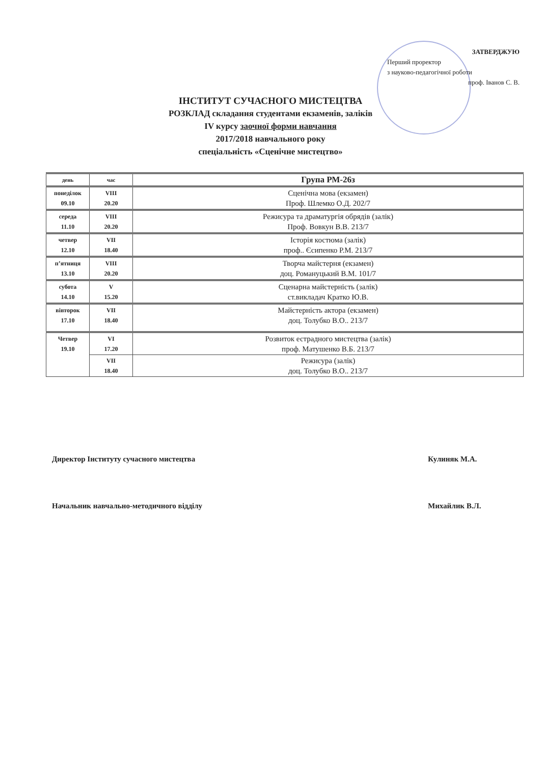ЗАТВЕРДЖУЮ
Перший проректор
з науково-педагогічної роботи
проф. Іванов С. В.
ІНСТИТУТ СУЧАСНОГО МИСТЕЦТВА
РОЗКЛАД складання студентами екзаменів, заліків
IV курсу заочної форми навчання
2017/2018 навчального року
спеціальність «Сценічне мистецтво»
| день | час | Група РМ-26з |
| --- | --- | --- |
| понеділок 09.10 | VIII 20.20 | Сценічна мова (екзамен) Проф. Шлемко О.Д. 202/7 |
| середа 11.10 | VIII 20.20 | Режисура та драматургія обрядів (залік) Проф. Вовкун В.В. 213/7 |
| четвер 12.10 | VII 18.40 | Історія костюма (залік) проф.. Єсипенко Р.М. 213/7 |
| п’ятниця 13.10 | VIII 20.20 | Творча майстерня (екзамен) доц. Романуцький В.М. 101/7 |
| субота 14.10 | V 15.20 | Сценарна майстерність (залік) ст.викладач Кратко Ю.В. |
| вівторок 17.10 | VII 18.40 | Майстерність актора (екзамен) доц. Толубко В.О.. 213/7 |
| Четвер 19.10 | VI 17.20 | Розвиток естрадного мистецтва (залік) проф. Матушенко В.Б. 213/7 |
| | VII 18.40 | Режисура (залік) доц. Толубко В.О.. 213/7 |
Директор Інституту сучасного мистецтва
Кулиняк М.А.
Начальник навчально-методичного відділу
Михайлик В.Л.